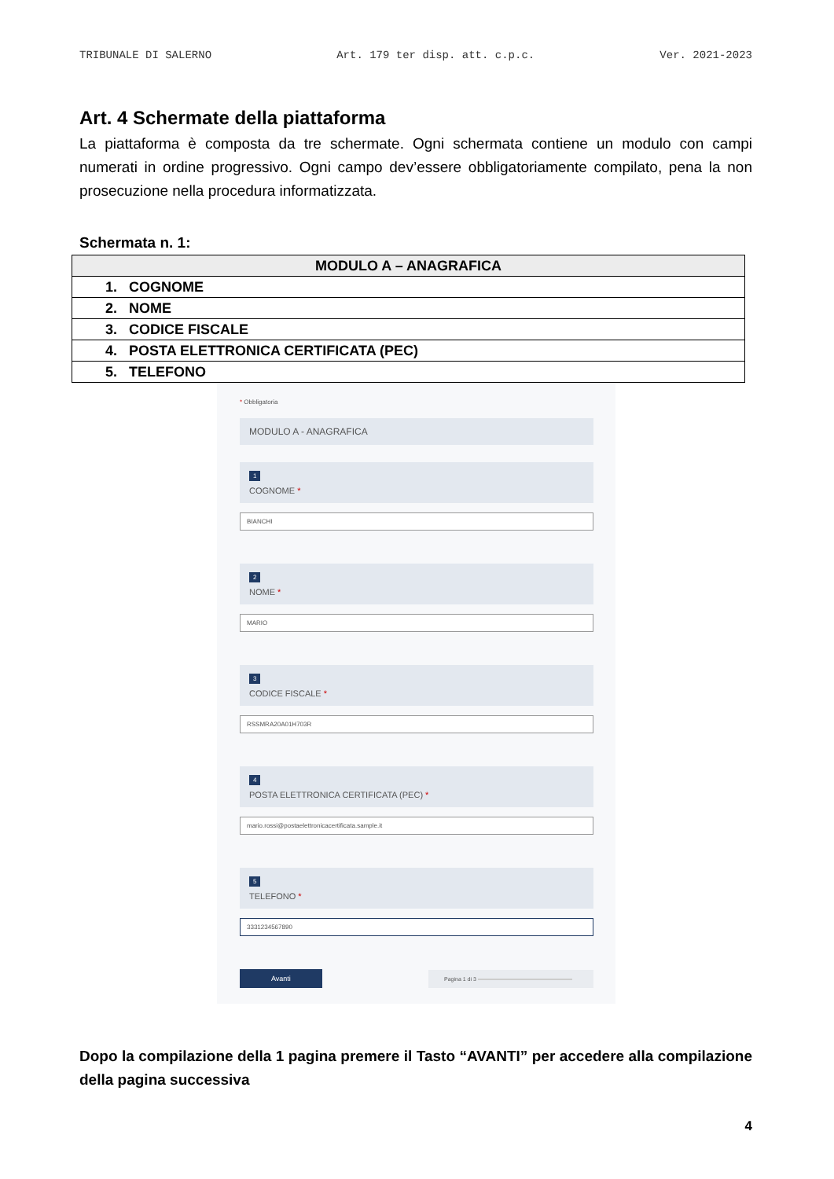TRIBUNALE DI SALERNO Art. 179 ter disp. att. c.p.c. Ver. 2021-2023
Art. 4 Schermate della piattaforma
La piattaforma è composta da tre schermate. Ogni schermata contiene un modulo con campi numerati in ordine progressivo. Ogni campo dev’essere obbligatoriamente compilato, pena la non prosecuzione nella procedura informatizzata.
Schermata n. 1:
| MODULO A – ANAGRAFICA |
| --- |
| 1. COGNOME |
| 2. NOME |
| 3. CODICE FISCALE |
| 4. POSTA ELETTRONICA CERTIFICATA (PEC) |
| 5. TELEFONO |
* Obbligatoria
MODULO A - ANAGRAFICA
1
COGNOME *
BIANCHI
2
NOME *
MARIO
3
CODICE FISCALE *
RSSMRA20A01H703R
4
POSTA ELETTRONICA CERTIFICATA (PEC) *
mario.rossi@postaelettronicacertificata.sample.it
5
TELEFONO *
3331234567890
Avanti Pagina 1 di 3
Dopo la compilazione della 1 pagina premere il Tasto “AVANTI” per accedere alla compilazione della pagina successiva
4